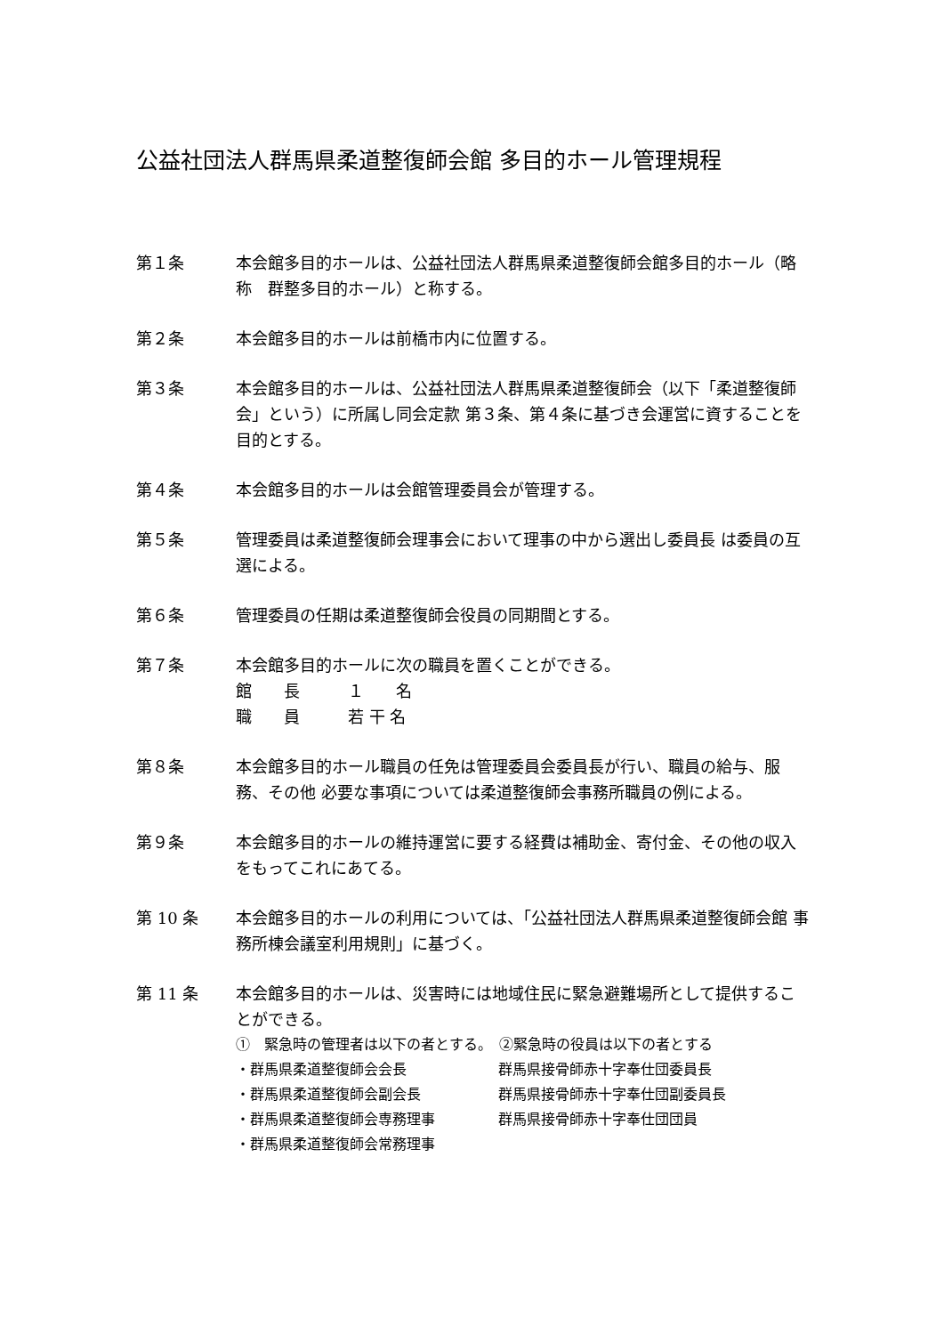公益社団法人群馬県柔道整復師会館 多目的ホール管理規程
第１条 本会館多目的ホールは、公益社団法人群馬県柔道整復師会館多目的ホール（略称　群整多目的ホール）と称する。
第２条 本会館多目的ホールは前橋市内に位置する。
第３条 本会館多目的ホールは、公益社団法人群馬県柔道整復師会（以下「柔道整復師会」という）に所属し同会定款 第３条、第４条に基づき会運営に資することを目的とする。
第４条 本会館多目的ホールは会館管理委員会が管理する。
第５条 管理委員は柔道整復師会理事会において理事の中から選出し委員長 は委員の互選による。
第６条 管理委員の任期は柔道整復師会役員の同期間とする。
第７条 本会館多目的ホールに次の職員を置くことができる。
館　　長　　　１　　名
職　　員　　　若 干 名
第８条 本会館多目的ホール職員の任免は管理委員会委員長が行い、職員の給与、服務、その他 必要な事項については柔道整復師会事務所職員の例による。
第９条 本会館多目的ホールの維持運営に要する経費は補助金、寄付金、その他の収入をもってこれにあてる。
第 10 条 本会館多目的ホールの利用については、「公益社団法人群馬県柔道整復師会館 事務所棟会議室利用規則」に基づく。
第 11 条 本会館多目的ホールは、災害時には地域住民に緊急避難場所として提供することができる。
①　緊急時の管理者は以下の者とする。　②緊急時の役員は以下の者とする
・群馬県柔道整復師会会長 群馬県接骨師赤十字奉仕団委員長
・群馬県柔道整復師会副会長 群馬県接骨師赤十字奉仕団副委員長
・群馬県柔道整復師会専務理事 群馬県接骨師赤十字奉仕団団員
・群馬県柔道整復師会常務理事